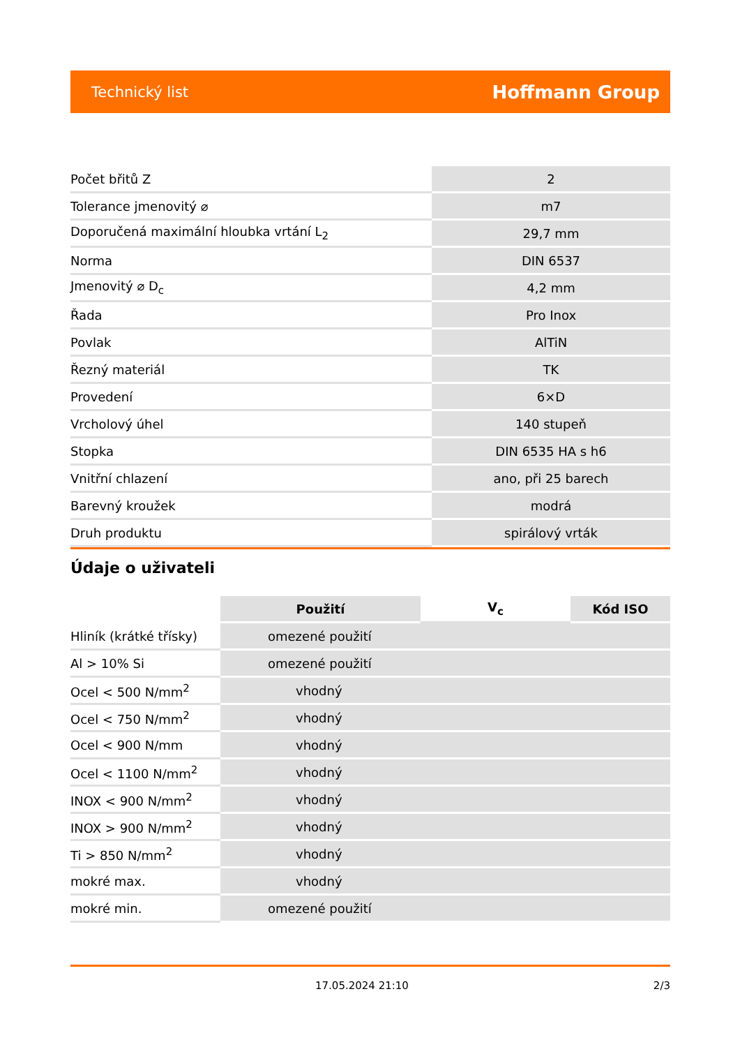Technický list Hoffmann Group
| Počet břitů Z | 2 |
| Tolerance jmenovitý ⌀ | m7 |
| Doporučená maximální hloubka vrtání L<sub>2</sub> | 29,7 mm |
| Norma | DIN 6537 |
| Jmenovitý ⌀ D<sub>c</sub> | 4,2 mm |
| Řada | Pro Inox |
| Povlak | AlTiN |
| Řezný materiál | TK |
| Provedení | 6×D |
| Vrcholový úhel | 140 stupeň |
| Stopka | DIN 6535 HA s h6 |
| Vnitřní chlazení | ano, při 25 barech |
| Barevný kroužek | modrá |
| Druh produktu | spirálový vrták |
Údaje o uživateli
| | Použití | V<sub>c</sub> | Kód ISO |
| --- | --- | --- | --- |
| Hliník (krátké třísky) | omezené použití | | |
| Al > 10% Si | omezené použití | | |
| Ocel < 500 N/mm<sup>2</sup> | vhodný | | |
| Ocel < 750 N/mm<sup>2</sup> | vhodný | | |
| Ocel < 900 N/mm | vhodný | | |
| Ocel < 1100 N/mm<sup>2</sup> | vhodný | | |
| INOX < 900 N/mm<sup>2</sup> | vhodný | | |
| INOX > 900 N/mm<sup>2</sup> | vhodný | | |
| Ti > 850 N/mm<sup>2</sup> | vhodný | | |
| mokré max. | vhodný | | |
| mokré min. | omezené použití | | |
17.05.2024 21:10 2/3